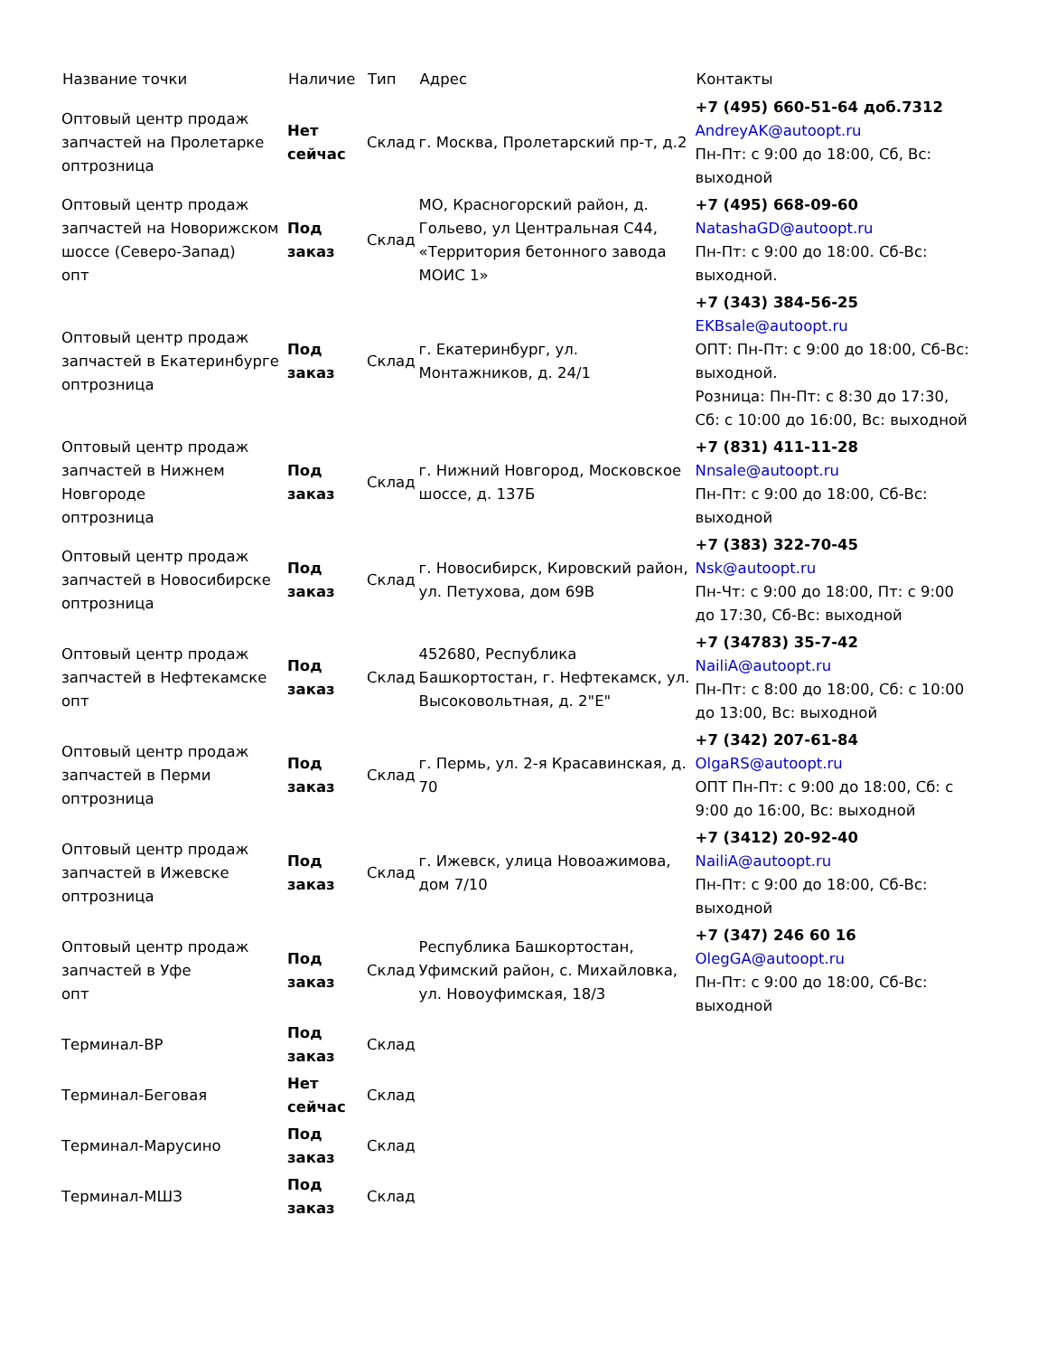| Название точки | Наличие | Тип | Адрес | Контакты |
| --- | --- | --- | --- | --- |
| Оптовый центр продаж запчастей на Пролетарке оптрозница | Нет сейчас | Склад | г. Москва, Пролетарский пр-т, д.2 | +7 (495) 660-51-64 доб.7312 AndreyAK@autoopt.ru Пн-Пт: с 9:00 до 18:00, Сб, Вс: выходной |
| Оптовый центр продаж запчастей на Новорижском шоссе (Северо-Запад) опт | Под заказ | Склад | МО, Красногорский район, д. Гольево, ул Центральная С44, «Территория бетонного завода МОИС 1» | +7 (495) 668-09-60 NatashaGD@autoopt.ru Пн-Пт: с 9:00 до 18:00. Сб-Вс: выходной. |
| Оптовый центр продаж запчастей в Екатеринбурге оптрозница | Под заказ | Склад | г. Екатеринбург, ул. Монтажников, д. 24/1 | +7 (343) 384-56-25 EKBsale@autoopt.ru ОПТ: Пн-Пт: с 9:00 до 18:00, Сб-Вс: выходной. Розница: Пн-Пт: с 8:30 до 17:30, Сб: с 10:00 до 16:00, Вс: выходной |
| Оптовый центр продаж запчастей в Нижнем Новгороде оптрозница | Под заказ | Склад | г. Нижний Новгород, Московское шоссе, д. 137Б | +7 (831) 411-11-28 Nnsale@autoopt.ru Пн-Пт: с 9:00 до 18:00, Сб-Вс: выходной |
| Оптовый центр продаж запчастей в Новосибирске оптрозница | Под заказ | Склад | г. Новосибирск, Кировский район, ул. Петухова, дом 69В | +7 (383) 322-70-45 Nsk@autoopt.ru Пн-Чт: с 9:00 до 18:00, Пт: с 9:00 до 17:30, Сб-Вс: выходной |
| Оптовый центр продаж запчастей в Нефтекамске опт | Под заказ | Склад | 452680, Республика Башкортостан, г. Нефтекамск, ул. Высоковольтная, д. 2"Е" | +7 (34783) 35-7-42 NailiA@autoopt.ru Пн-Пт: с 8:00 до 18:00, Сб: с 10:00 до 13:00, Вс: выходной |
| Оптовый центр продаж запчастей в Перми оптрозница | Под заказ | Склад | г. Пермь, ул. 2-я Красавинская, д. 70 | +7 (342) 207-61-84 OlgaRS@autoopt.ru ОПТ Пн-Пт: с 9:00 до 18:00, Сб: с 9:00 до 16:00, Вс: выходной |
| Оптовый центр продаж запчастей в Ижевске оптрозница | Под заказ | Склад | г. Ижевск, улица Новоажимова, дом 7/10 | +7 (3412) 20-92-40 NailiA@autoopt.ru Пн-Пт: с 9:00 до 18:00, Сб-Вс: выходной |
| Оптовый центр продаж запчастей в Уфе опт | Под заказ | Склад | Республика Башкортостан, Уфимский район, с. Михайловка, ул. Новоуфимская, 18/3 | +7 (347) 246 60 16 OlegGA@autoopt.ru Пн-Пт: с 9:00 до 18:00, Сб-Вс: выходной |
| Терминал-ВР | Под заказ | Склад | | |
| Терминал-Беговая | Нет сейчас | Склад | | |
| Терминал-Марусино | Под заказ | Склад | | |
| Терминал-МШЗ | Под заказ | Склад | | |